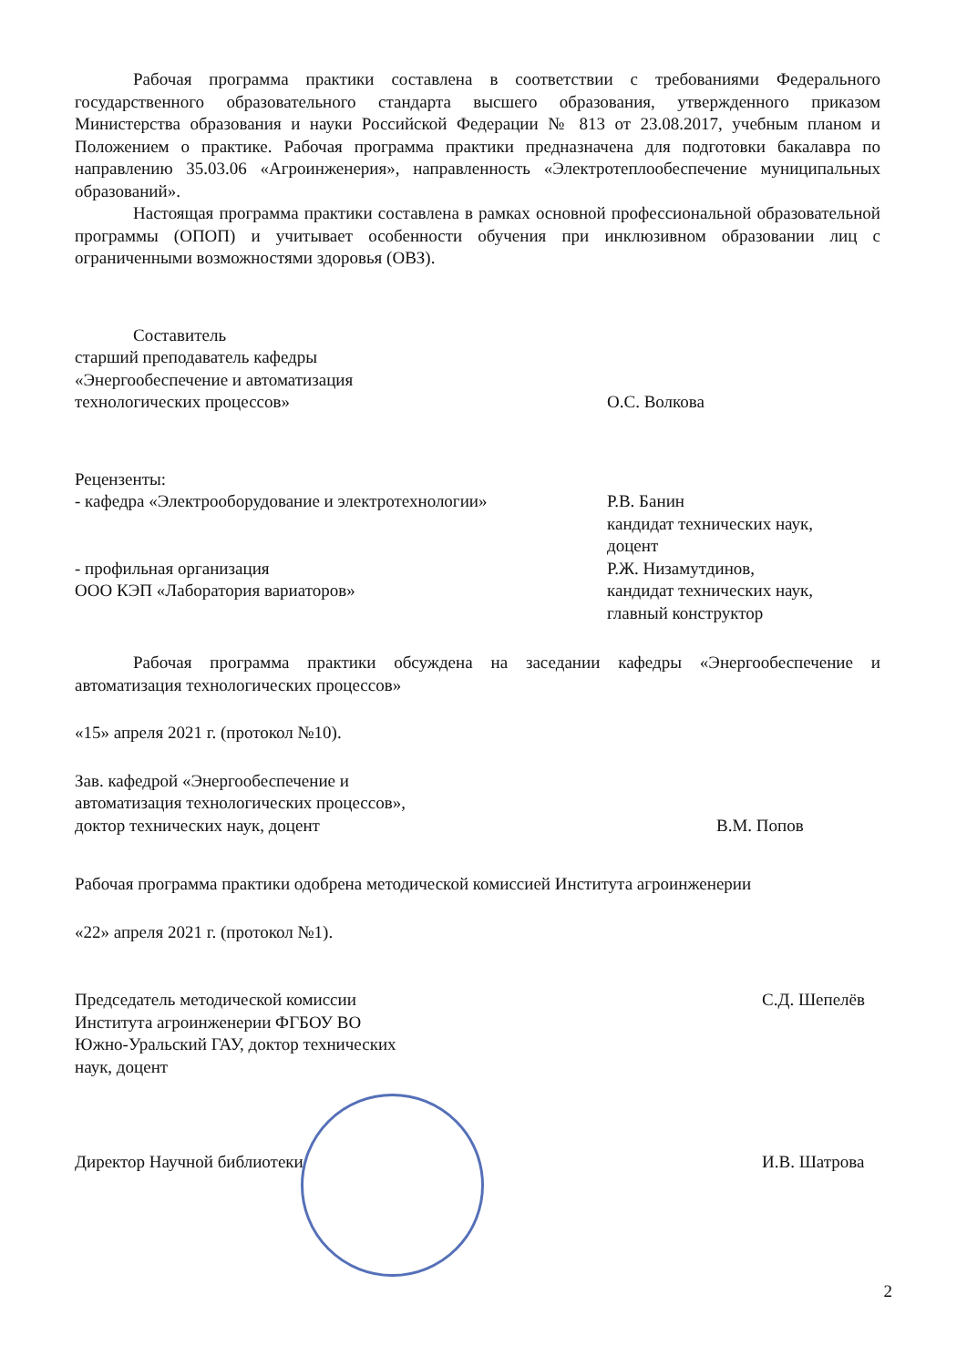Рабочая программа практики составлена в соответствии с требованиями Федерального государственного образовательного стандарта высшего образования, утвержденного приказом Министерства образования и науки Российской Федерации № 813 от 23.08.2017, учебным планом и Положением о практике. Рабочая программа практики предназначена для подготовки бакалавра по направлению 35.03.06 «Агроинженерия», направленность «Электротеплообеспечение муниципальных образований».
Настоящая программа практики составлена в рамках основной профессиональной образовательной программы (ОПОП) и учитывает особенности обучения при инклюзивном образовании лиц с ограниченными возможностями здоровья (ОВЗ).
Составитель
старший преподаватель кафедры
«Энергообеспечение и автоматизация
технологических процессов»
О.С. Волкова
Рецензенты:
- кафедра «Электрооборудование и электротехнологии»
Р.В. Банин
кандидат технических наук,
доцент
- профильная организация
ООО КЭП «Лаборатория вариаторов»
Р.Ж. Низамутдинов,
кандидат технических наук,
главный конструктор
Рабочая программа практики обсуждена на заседании кафедры «Энергообеспечение и автоматизация технологических процессов»
«15» апреля 2021 г. (протокол №10).
Зав. кафедрой «Энергообеспечение и
автоматизация технологических процессов»,
доктор технических наук, доцент
В.М. Попов
Рабочая программа практики одобрена методической комиссией Института агроинженерии
«22» апреля 2021 г. (протокол №1).
Председатель методической комиссии Института агроинженерии ФГБОУ ВО Южно-Уральский ГАУ, доктор технических наук, доцент
С.Д. Шепелёв
Директор Научной библиотеки И.В. Шатрова
2